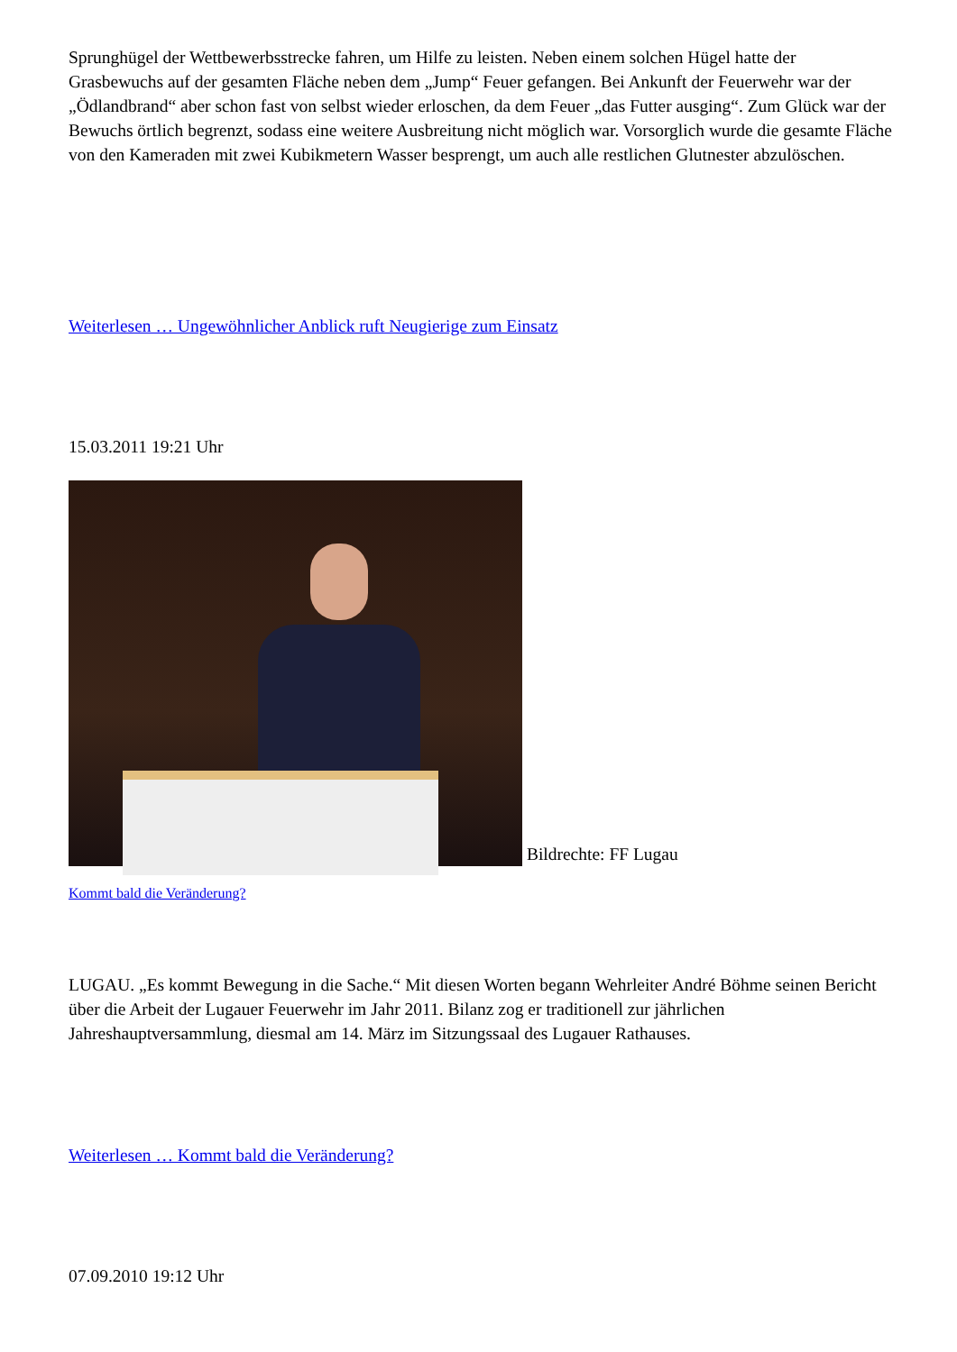Sprunghügel der Wettbewerbsstrecke fahren, um Hilfe zu leisten. Neben einem solchen Hügel hatte der Grasbewuchs auf der gesamten Fläche neben dem „Jump“ Feuer gefangen. Bei Ankunft der Feuerwehr war der „Ödlandbrand“ aber schon fast von selbst wieder erloschen, da dem Feuer „das Futter ausging“. Zum Glück war der Bewuchs örtlich begrenzt, sodass eine weitere Ausbreitung nicht möglich war. Vorsorglich wurde die gesamte Fläche von den Kameraden mit zwei Kubikmetern Wasser besprengt, um auch alle restlichen Glutnester abzulöschen.
Weiterlesen … Ungewöhnlicher Anblick ruft Neugierige zum Einsatz
15.03.2011 19:21 Uhr
Bildrechte: FF Lugau
Kommt bald die Veränderung?
LUGAU. „Es kommt Bewegung in die Sache.“ Mit diesen Worten begann Wehrleiter André Böhme seinen Bericht über die Arbeit der Lugauer Feuerwehr im Jahr 2011. Bilanz zog er traditionell zur jährlichen Jahreshauptversammlung, diesmal am 14. März im Sitzungssaal des Lugauer Rathauses.
Weiterlesen … Kommt bald die Veränderung?
07.09.2010 19:12 Uhr